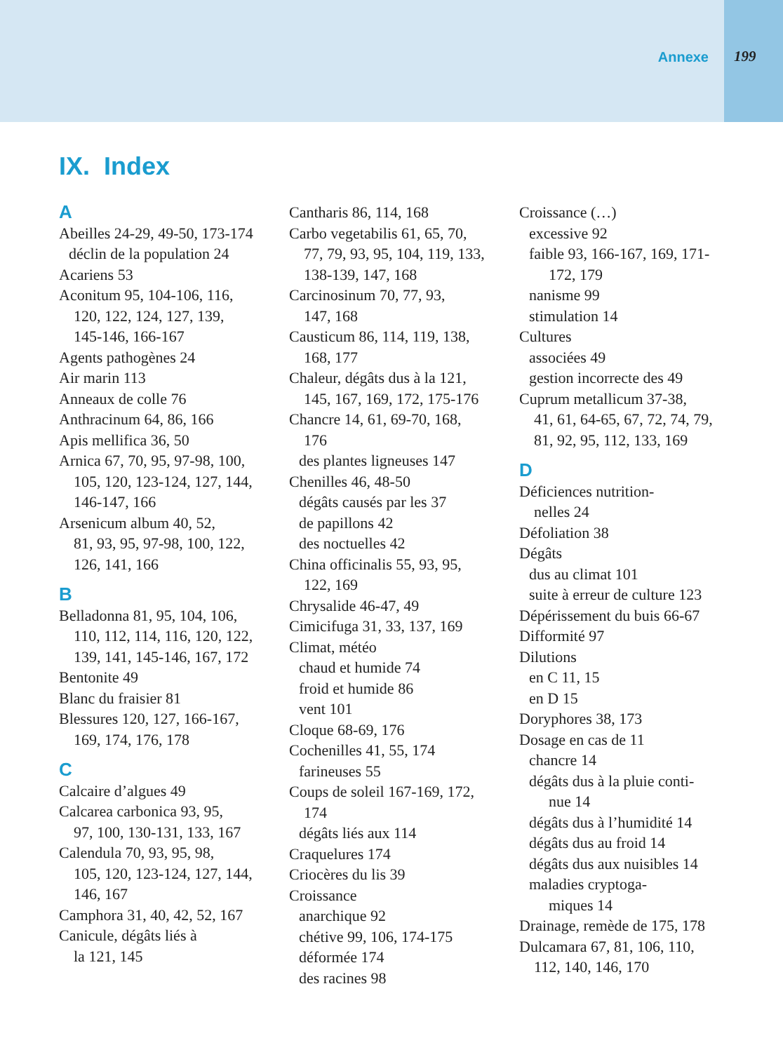Annexe 199
IX. Index
A
Abeilles 24-29, 49-50, 173-174
déclin de la population 24
Acariens 53
Aconitum 95, 104-106, 116,
120, 122, 124, 127, 139,
145-146, 166-167
Agents pathogènes 24
Air marin 113
Anneaux de colle 76
Anthracinum 64, 86, 166
Apis mellifica 36, 50
Arnica 67, 70, 95, 97-98, 100,
105, 120, 123-124, 127, 144,
146-147, 166
Arsenicum album 40, 52,
81, 93, 95, 97-98, 100, 122,
126, 141, 166
B
Belladonna 81, 95, 104, 106,
110, 112, 114, 116, 120, 122,
139, 141, 145-146, 167, 172
Bentonite 49
Blanc du fraisier 81
Blessures 120, 127, 166-167,
169, 174, 176, 178
C
Calcaire d’algues 49
Calcarea carbonica 93, 95,
97, 100, 130-131, 133, 167
Calendula 70, 93, 95, 98,
105, 120, 123-124, 127, 144,
146, 167
Camphora 31, 40, 42, 52, 167
Canicule, dégâts liés à
la 121, 145
Cantharis 86, 114, 168
Carbo vegetabilis 61, 65, 70,
77, 79, 93, 95, 104, 119, 133,
138-139, 147, 168
Carcinosinum 70, 77, 93,
147, 168
Causticum 86, 114, 119, 138,
168, 177
Chaleur, dégâts dus à la 121,
145, 167, 169, 172, 175-176
Chancre 14, 61, 69-70, 168,
176
des plantes ligneuses 147
Chenilles 46, 48-50
dégâts causés par les 37
de papillons 42
des noctuelles 42
China officinalis 55, 93, 95,
122, 169
Chrysalide 46-47, 49
Cimicifuga 31, 33, 137, 169
Climat, météo
chaud et humide 74
froid et humide 86
vent 101
Cloque 68-69, 176
Cochenilles 41, 55, 174
farineuses 55
Coups de soleil 167-169, 172,
174
dégâts liés aux 114
Craquelures 174
Criocères du lis 39
Croissance
anarchique 92
chétive 99, 106, 174-175
déformée 174
des racines 98
Croissance (…)
excessive 92
faible 93, 166-167, 169, 171-
172, 179
nanisme 99
stimulation 14
Cultures
associées 49
gestion incorrecte des 49
Cuprum metallicum 37-38,
41, 61, 64-65, 67, 72, 74, 79,
81, 92, 95, 112, 133, 169
D
Déficiences nutrition-
nelles 24
Défoliation 38
Dégâts
dus au climat 101
suite à erreur de culture 123
Dépérissement du buis 66-67
Difformité 97
Dilutions
en C 11, 15
en D 15
Doryphores 38, 173
Dosage en cas de 11
chancre 14
dégâts dus à la pluie conti-
nue 14
dégâts dus à l’humidité 14
dégâts dus au froid 14
dégâts dus aux nuisibles 14
maladies cryptoga-
miques 14
Drainage, remède de 175, 178
Dulcamara 67, 81, 106, 110,
112, 140, 146, 170